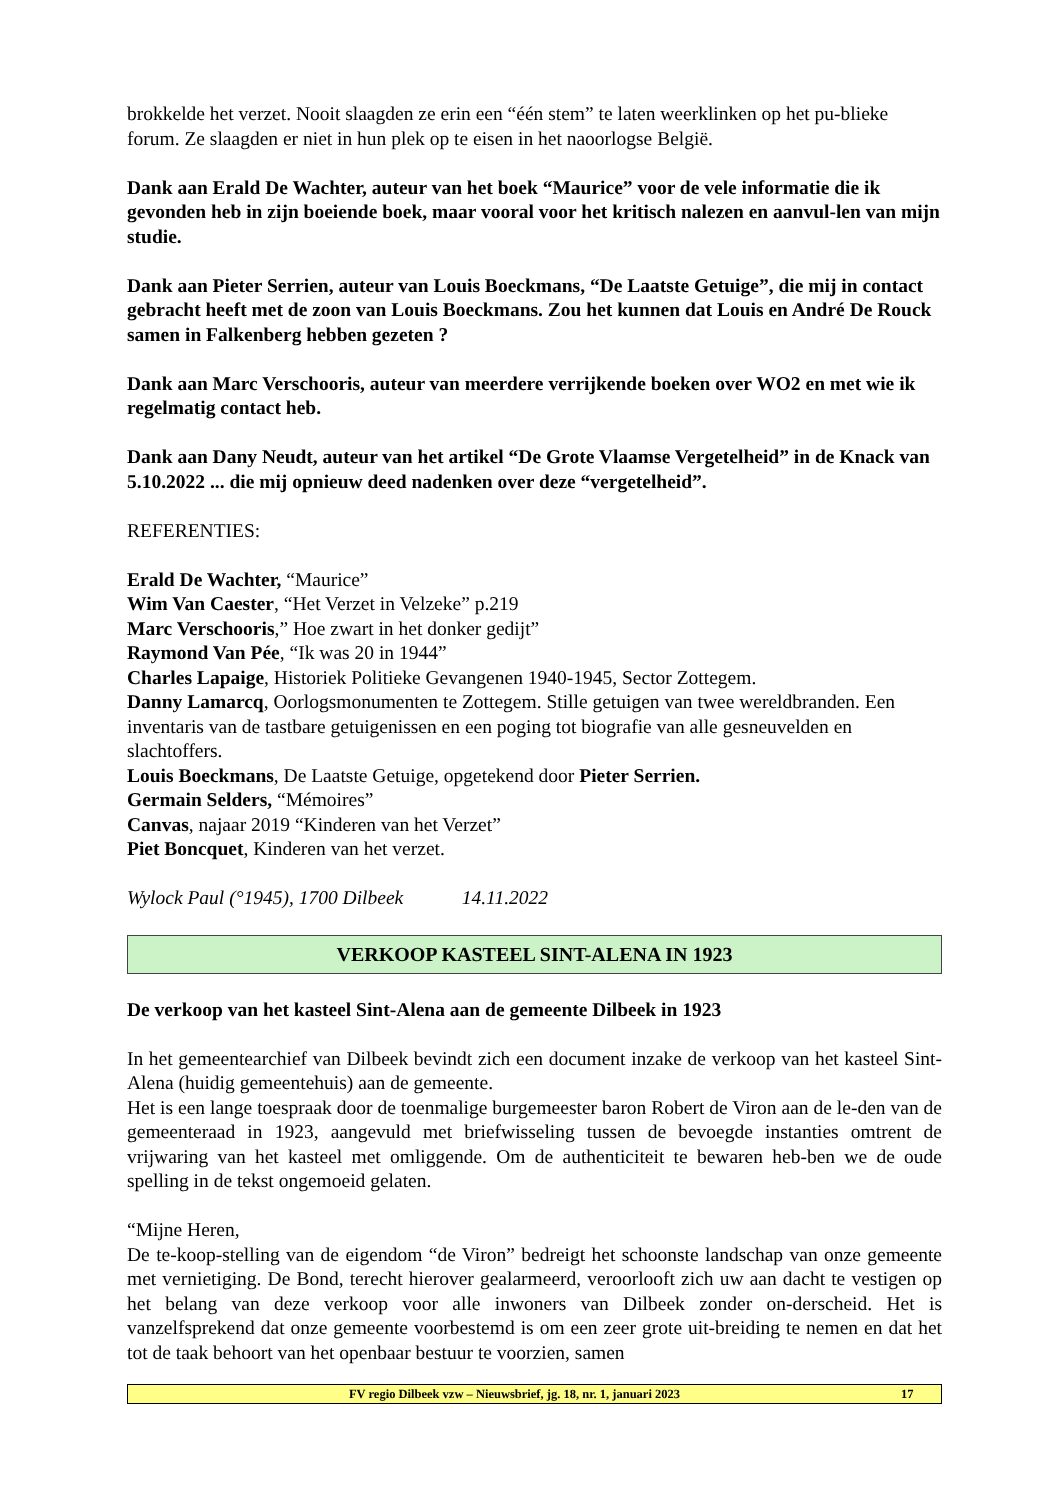brokkelde het verzet. Nooit slaagden ze erin een “één stem” te laten weerklinken op het pu-blieke forum. Ze slaagden er niet in hun plek op te eisen in het naoorlogse België.
Dank aan Erald De Wachter, auteur van het boek “Maurice” voor de vele informatie die ik gevonden heb in zijn boeiende boek, maar vooral voor het kritisch nalezen en aanvul-len van mijn studie.
Dank aan Pieter Serrien, auteur van Louis Boeckmans, “De Laatste Getuige”, die mij in contact gebracht heeft met de zoon van Louis Boeckmans. Zou het kunnen dat Louis en André De Rouck samen in Falkenberg hebben gezeten ?
Dank aan Marc Verschooris, auteur van meerdere verrijkende boeken over WO2 en met wie ik regelmatig contact heb.
Dank aan Dany Neudt, auteur van het artikel “De Grote Vlaamse Vergetelheid” in de Knack van 5.10.2022 ... die mij opnieuw deed nadenken over deze “vergetelheid”.
REFERENTIES:
Erald De Wachter, “Maurice”
Wim Van Caester, “Het Verzet in Velzeke” p.219
Marc Verschooris,” Hoe zwart in het donker gedijt”
Raymond Van Pée, “Ik was 20 in 1944”
Charles Lapaige, Historiek Politieke Gevangenen 1940-1945, Sector Zottegem.
Danny Lamarcq, Oorlogsmonumenten te Zottegem. Stille getuigen van twee wereldbranden. Een inventaris van de tastbare getuigenissen en een poging tot biografie van alle gesneuvelden en slachtoffers.
Louis Boeckmans, De Laatste Getuige, opgetekend door Pieter Serrien.
Germain Selders, “Mémoires”
Canvas, najaar 2019 “Kinderen van het Verzet”
Piet Boncquet, Kinderen van het verzet.
Wylock Paul (°1945), 1700 Dilbeek 14.11.2022
VERKOOP KASTEEL SINT-ALENA IN 1923
De verkoop van het kasteel Sint-Alena aan de gemeente Dilbeek in 1923
In het gemeentearchief van Dilbeek bevindt zich een document inzake de verkoop van het kasteel Sint-Alena (huidig gemeentehuis) aan de gemeente.
Het is een lange toespraak door de toenmalige burgemeester baron Robert de Viron aan de le-den van de gemeenteraad in 1923, aangevuld met briefwisseling tussen de bevoegde instanties omtrent de vrijwaring van het kasteel met omliggende. Om de authenticiteit te bewaren heb-ben we de oude spelling in de tekst ongemoeid gelaten.
“Mijne Heren,
De te-koop-stelling van de eigendom “de Viron” bedreigt het schoonste landschap van onze gemeente met vernietiging. De Bond, terecht hierover gealarmeerd, veroorlooft zich uw aan dacht te vestigen op het belang van deze verkoop voor alle inwoners van Dilbeek zonder on-derscheid. Het is vanzelfsprekend dat onze gemeente voorbestemd is om een zeer grote uit-breiding te nemen en dat het tot de taak behoort van het openbaar bestuur te voorzien, samen
FV regio Dilbeek vzw – Nieuwsbrief, jg. 18, nr. 1, januari 2023 17